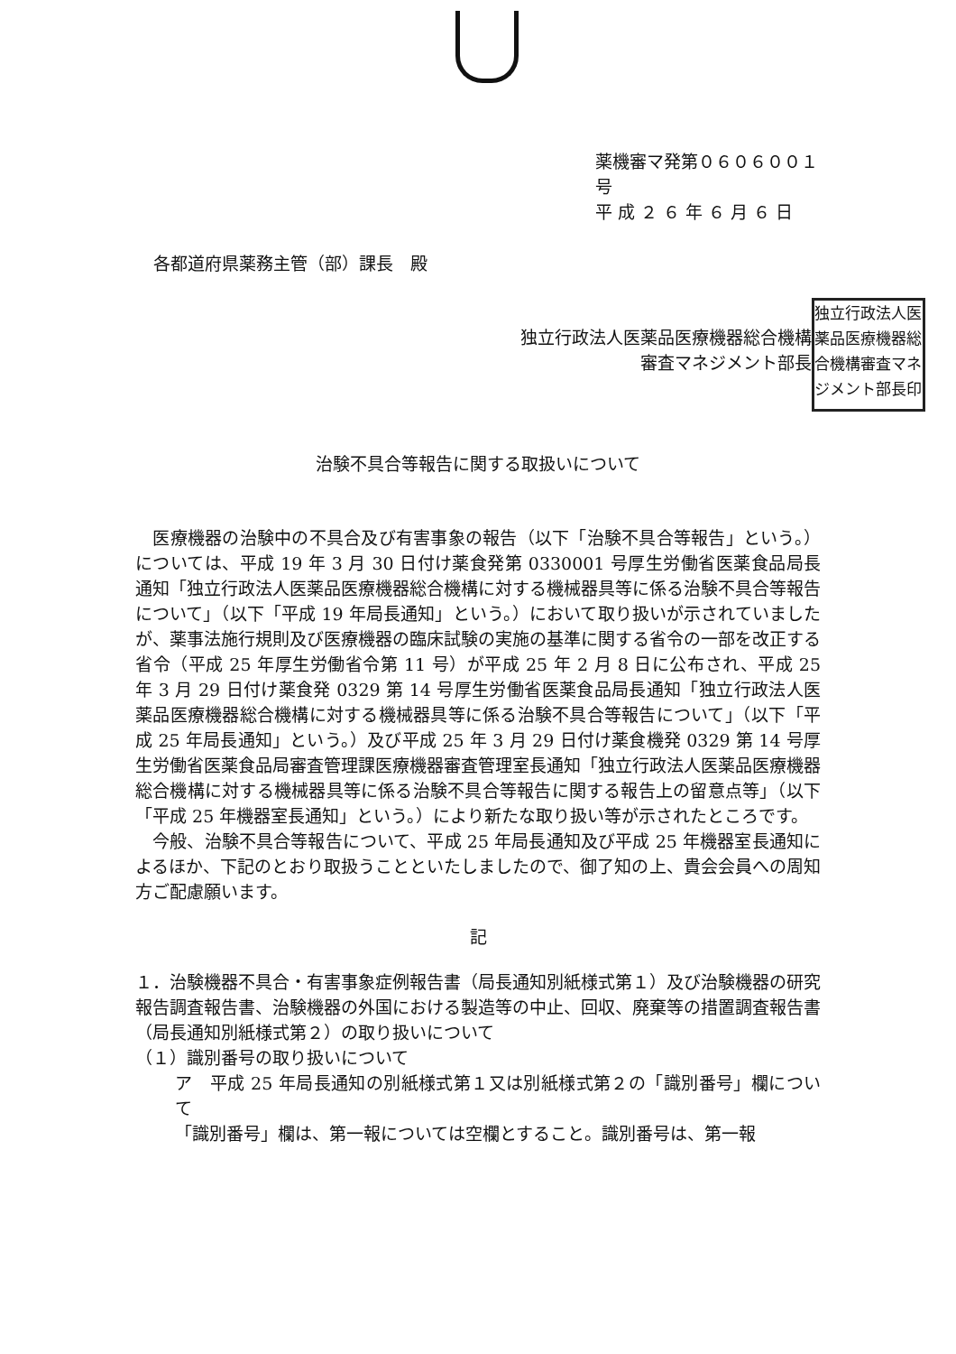薬機審マ発第０６０６００１号
平 成 ２ ６ 年 ６ 月 ６ 日
各都道府県薬務主管（部）課長　殿
独立行政法人医薬品医療機器総合機構
審査マネジメント部長
独立行政法人医薬品医療機器総合機構審査マネジメント部長印
治験不具合等報告に関する取扱いについて
　医療機器の治験中の不具合及び有害事象の報告（以下「治験不具合等報告」という。）については、平成 19 年 3 月 30 日付け薬食発第 0330001 号厚生労働省医薬食品局長通知「独立行政法人医薬品医療機器総合機構に対する機械器具等に係る治験不具合等報告について」（以下「平成 19 年局長通知」という。）において取り扱いが示されていましたが、薬事法施行規則及び医療機器の臨床試験の実施の基準に関する省令の一部を改正する省令（平成 25 年厚生労働省令第 11 号）が平成 25 年 2 月 8 日に公布され、平成 25 年 3 月 29 日付け薬食発 0329 第 14 号厚生労働省医薬食品局長通知「独立行政法人医薬品医療機器総合機構に対する機械器具等に係る治験不具合等報告について」（以下「平成 25 年局長通知」という。）及び平成 25 年 3 月 29 日付け薬食機発 0329 第 14 号厚生労働省医薬食品局審査管理課医療機器審査管理室長通知「独立行政法人医薬品医療機器総合機構に対する機械器具等に係る治験不具合等報告に関する報告上の留意点等」（以下「平成 25 年機器室長通知」という。）により新たな取り扱い等が示されたところです。
　今般、治験不具合等報告について、平成 25 年局長通知及び平成 25 年機器室長通知によるほか、下記のとおり取扱うことといたしましたので、御了知の上、貴会会員への周知方ご配慮願います。
記
１．治験機器不具合・有害事象症例報告書（局長通知別紙様式第１）及び治験機器の研究報告調査報告書、治験機器の外国における製造等の中止、回収、廃棄等の措置調査報告書（局長通知別紙様式第２）の取り扱いについて
（１）識別番号の取り扱いについて
ア　平成 25 年局長通知の別紙様式第１又は別紙様式第２の「識別番号」欄について
「識別番号」欄は、第一報については空欄とすること。識別番号は、第一報